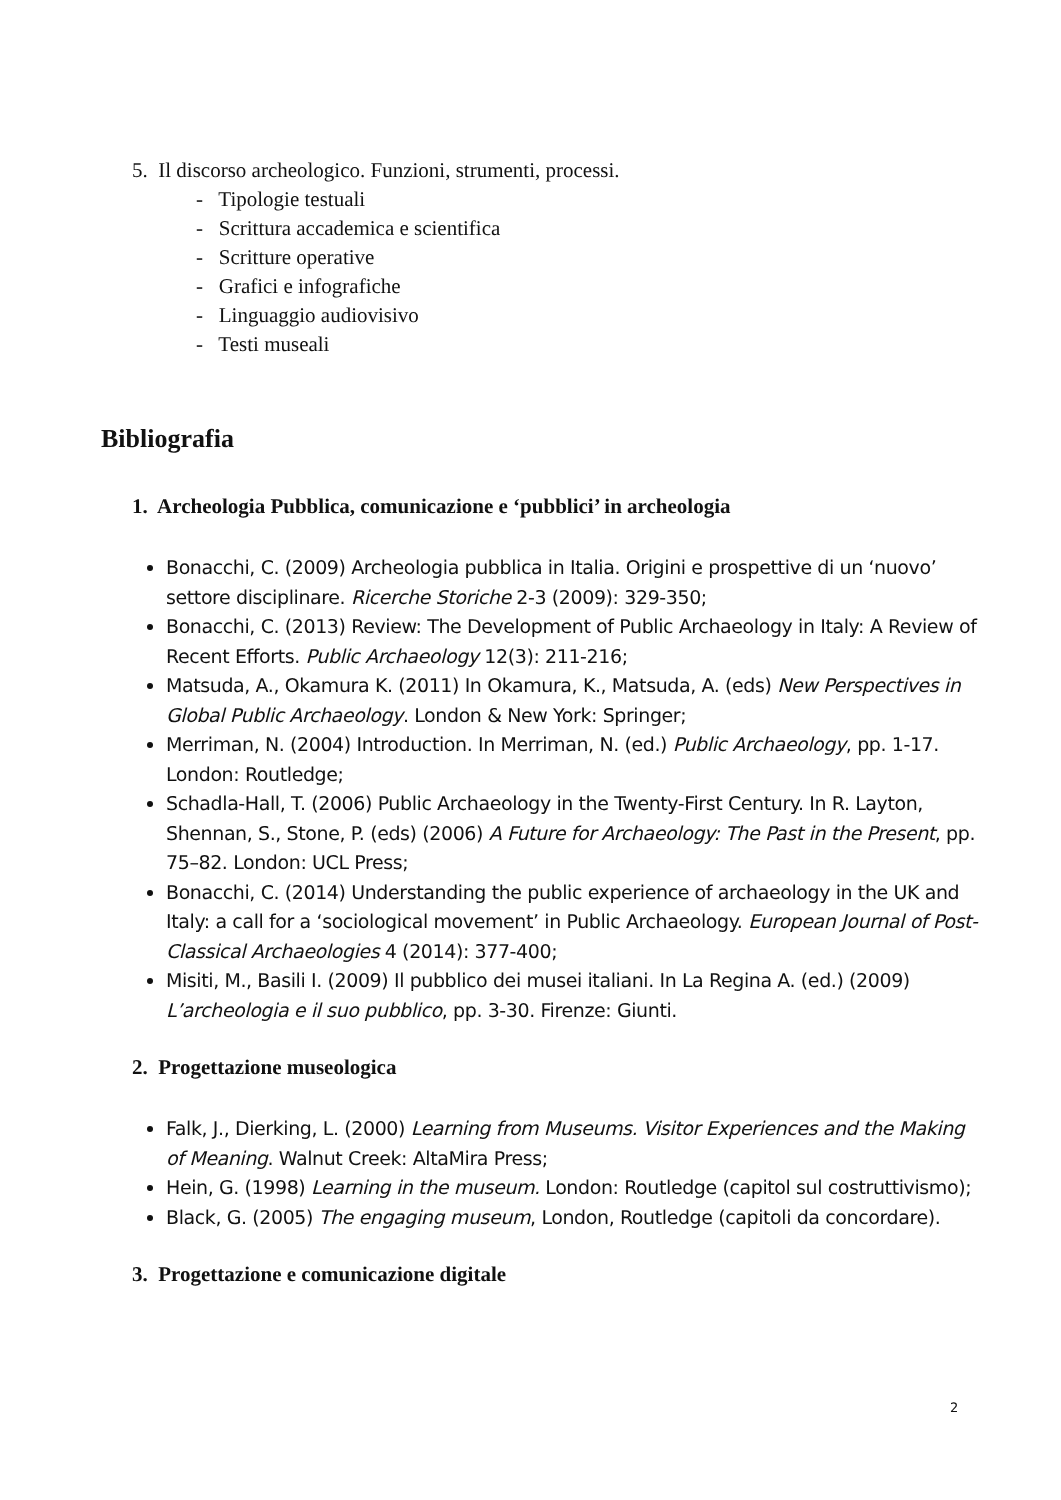5. Il discorso archeologico. Funzioni, strumenti, processi.
- Tipologie testuali
- Scrittura accademica e scientifica
- Scritture operative
- Grafici e infografiche
- Linguaggio audiovisivo
- Testi museali
Bibliografia
1. Archeologia Pubblica, comunicazione e ‘pubblici’ in archeologia
Bonacchi, C. (2009) Archeologia pubblica in Italia. Origini e prospettive di un ‘nuovo’ settore disciplinare. Ricerche Storiche 2-3 (2009): 329-350;
Bonacchi, C. (2013) Review: The Development of Public Archaeology in Italy: A Review of Recent Efforts. Public Archaeology 12(3): 211-216;
Matsuda, A., Okamura K. (2011) In Okamura, K., Matsuda, A. (eds) New Perspectives in Global Public Archaeology. London & New York: Springer;
Merriman, N. (2004) Introduction. In Merriman, N. (ed.) Public Archaeology, pp. 1-17. London: Routledge;
Schadla-Hall, T. (2006) Public Archaeology in the Twenty-First Century. In R. Layton, Shennan, S., Stone, P. (eds) (2006) A Future for Archaeology: The Past in the Present, pp. 75–82. London: UCL Press;
Bonacchi, C. (2014) Understanding the public experience of archaeology in the UK and Italy: a call for a ‘sociological movement’ in Public Archaeology. European Journal of Post-Classical Archaeologies 4 (2014): 377-400;
Misiti, M., Basili I. (2009) Il pubblico dei musei italiani. In La Regina A. (ed.) (2009) L’archeologia e il suo pubblico, pp. 3-30. Firenze: Giunti.
2. Progettazione museologica
Falk, J., Dierking, L. (2000) Learning from Museums. Visitor Experiences and the Making of Meaning. Walnut Creek: AltaMira Press;
Hein, G. (1998) Learning in the museum. London: Routledge (capitol sul costruttivismo);
Black, G. (2005) The engaging museum, London, Routledge (capitoli da concordare).
3. Progettazione e comunicazione digitale
2